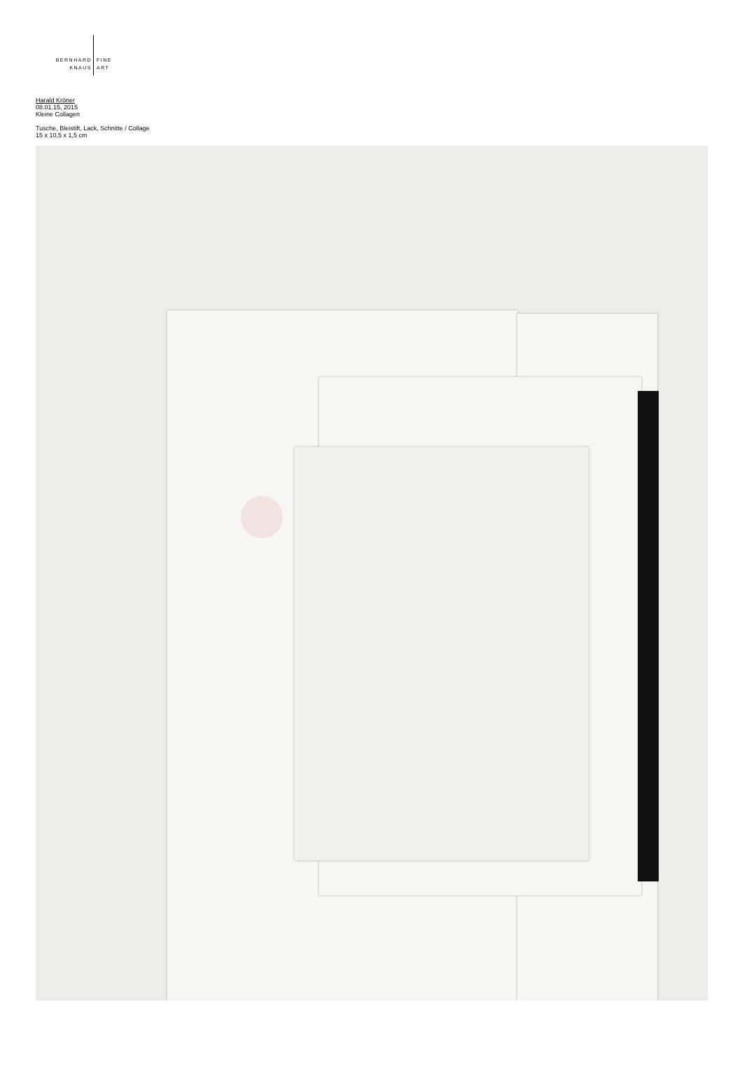BERNHARD
KNAUS
FINE
ART
Harald Kröner
08.01.15, 2015
Kleine Collagen
Tusche, Bleistift, Lack, Schnitte / Collage
15 x 10,5 x 1,5 cm